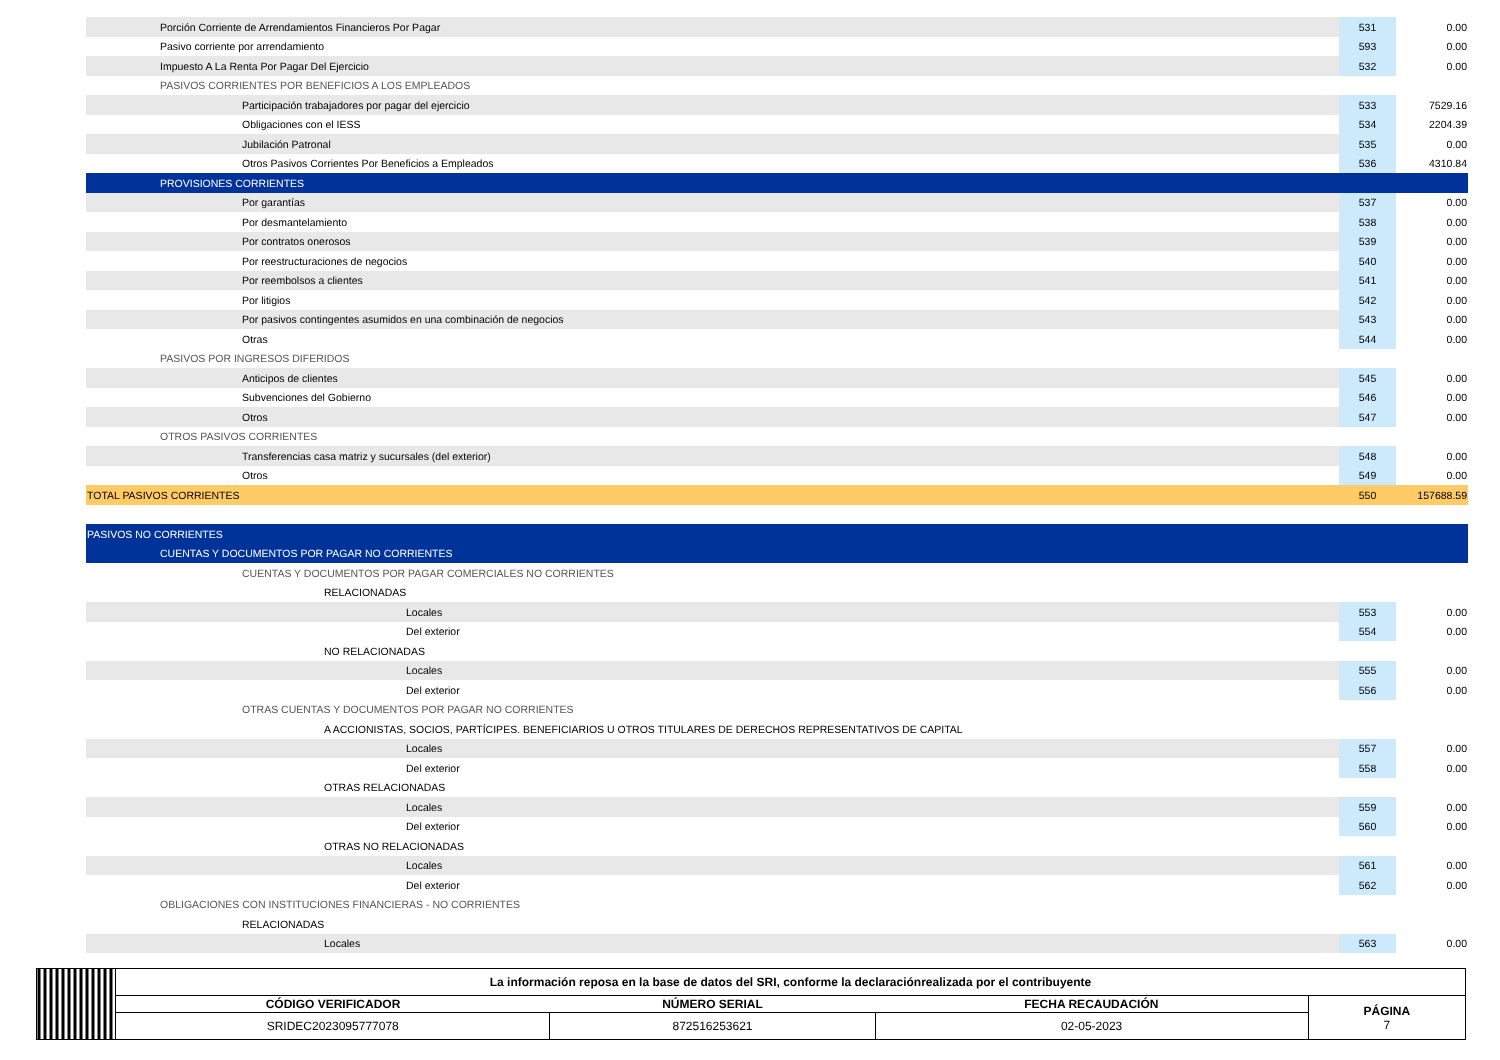| Porción Corriente de Arrendamientos Financieros Por Pagar | 531 | 0.00 |
| Pasivo corriente por arrendamiento | 593 | 0.00 |
| Impuesto A La Renta Por Pagar Del Ejercicio | 532 | 0.00 |
| PASIVOS CORRIENTES POR BENEFICIOS A LOS EMPLEADOS | | |
| Participación trabajadores por pagar del ejercicio | 533 | 7529.16 |
| Obligaciones con el IESS | 534 | 2204.39 |
| Jubilación Patronal | 535 | 0.00 |
| Otros Pasivos Corrientes Por Beneficios a Empleados | 536 | 4310.84 |
| PROVISIONES CORRIENTES | | |
| Por garantías | 537 | 0.00 |
| Por desmantelamiento | 538 | 0.00 |
| Por contratos onerosos | 539 | 0.00 |
| Por reestructuraciones de negocios | 540 | 0.00 |
| Por reembolsos a clientes | 541 | 0.00 |
| Por litigios | 542 | 0.00 |
| Por pasivos contingentes asumidos en una combinación de negocios | 543 | 0.00 |
| Otras | 544 | 0.00 |
| PASIVOS POR INGRESOS DIFERIDOS | | |
| Anticipos de clientes | 545 | 0.00 |
| Subvenciones del Gobierno | 546 | 0.00 |
| Otros | 547 | 0.00 |
| OTROS PASIVOS CORRIENTES | | |
| Transferencias casa matriz y sucursales (del exterior) | 548 | 0.00 |
| Otros | 549 | 0.00 |
| TOTAL PASIVOS CORRIENTES | 550 | 157688.59 |
| PASIVOS NO CORRIENTES | | |
| CUENTAS Y DOCUMENTOS POR PAGAR NO CORRIENTES | | |
| CUENTAS Y DOCUMENTOS POR PAGAR COMERCIALES NO CORRIENTES | | |
| RELACIONADAS | | |
| Locales | 553 | 0.00 |
| Del exterior | 554 | 0.00 |
| NO RELACIONADAS | | |
| Locales | 555 | 0.00 |
| Del exterior | 556 | 0.00 |
| OTRAS CUENTAS Y DOCUMENTOS POR PAGAR NO CORRIENTES | | |
| A ACCIONISTAS, SOCIOS, PARTÍCIPES. BENEFICIARIOS U OTROS TITULARES DE DERECHOS REPRESENTATIVOS DE CAPITAL | | |
| Locales | 557 | 0.00 |
| Del exterior | 558 | 0.00 |
| OTRAS RELACIONADAS | | |
| Locales | 559 | 0.00 |
| Del exterior | 560 | 0.00 |
| OTRAS NO RELACIONADAS | | |
| Locales | 561 | 0.00 |
| Del exterior | 562 | 0.00 |
| OBLIGACIONES CON INSTITUCIONES FINANCIERAS - NO CORRIENTES | | |
| RELACIONADAS | | |
| Locales | 563 | 0.00 |
| | La información reposa en la base de datos del SRI, conforme la declaraciónrealizada por el contribuyente | | | |
| | CÓDIGO VERIFICADOR | NÚMERO SERIAL | FECHA RECAUDACIÓN | PÁGINA 7 |
| | SRIDEC2023095777078 | 872516253621 | 02-05-2023 | |